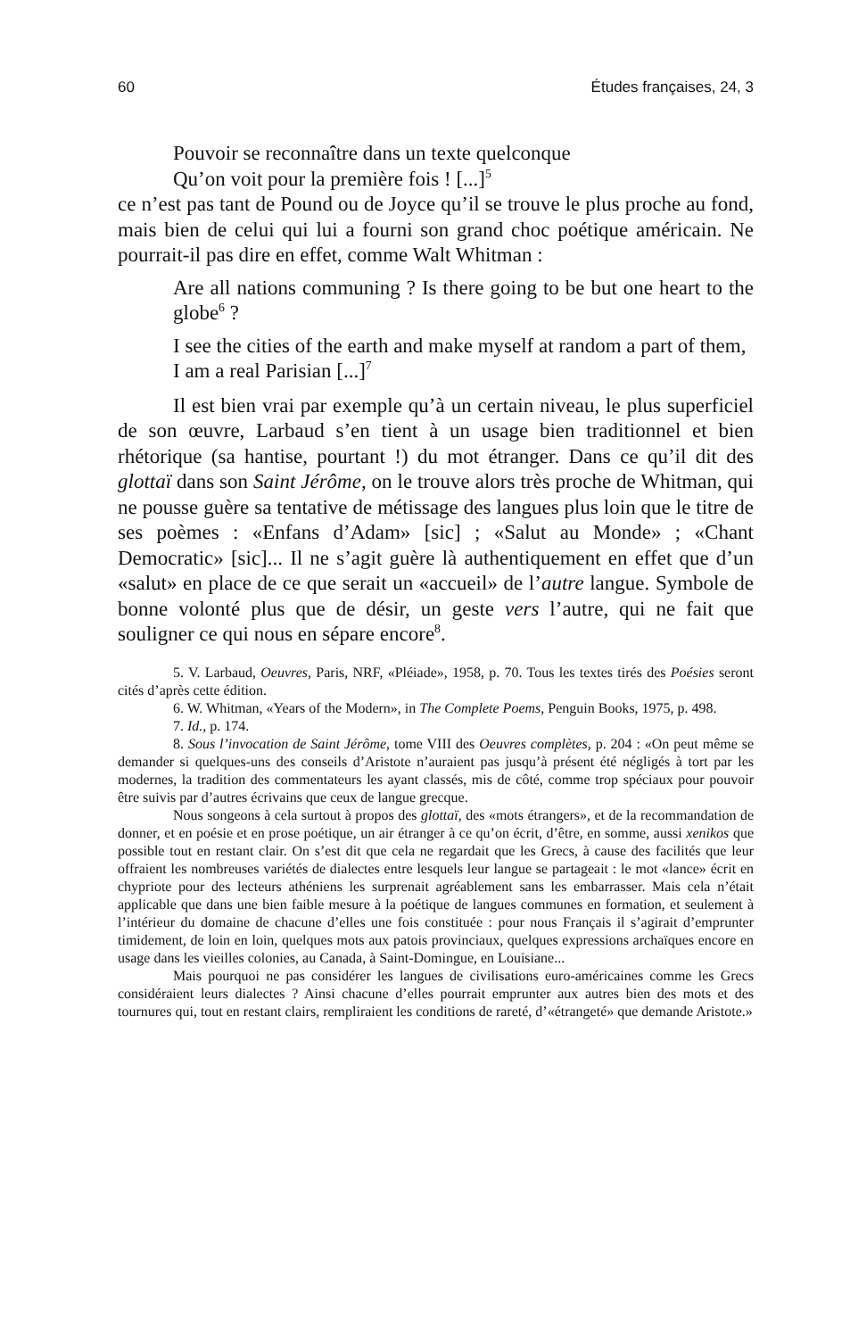60 Études françaises, 24, 3
Pouvoir se reconnaître dans un texte quelconque
Qu’on voit pour la première fois ! [...]<sup>5</sup>
ce n’est pas tant de Pound ou de Joyce qu’il se trouve le plus proche au fond, mais bien de celui qui lui a fourni son grand choc poétique américain. Ne pourrait-il pas dire en effet, comme Walt Whitman :
Are all nations communing ? Is there going to be but one heart to the globe<sup>6</sup> ?
I see the cities of the earth and make myself at random a part of them,
I am a real Parisian [...]<sup>7</sup>
Il est bien vrai par exemple qu’à un certain niveau, le plus superficiel de son œuvre, Larbaud s’en tient à un usage bien traditionnel et bien rhétorique (sa hantise, pourtant !) du mot étranger. Dans ce qu’il dit des glottaï dans son Saint Jérôme, on le trouve alors très proche de Whitman, qui ne pousse guère sa tentative de métissage des langues plus loin que le titre de ses poèmes : «Enfans d’Adam» [sic] ; «Salut au Monde» ; «Chant Democratic» [sic]... Il ne s’agit guère là authentiquement en effet que d’un «salut» en place de ce que serait un «accueil» de l’autre langue. Symbole de bonne volonté plus que de désir, un geste vers l’autre, qui ne fait que souligner ce qui nous en sépare encore<sup>8</sup>.
5. V. Larbaud, Oeuvres, Paris, NRF, «Pléiade», 1958, p. 70. Tous les textes tirés des Poésies seront cités d’après cette édition.
6. W. Whitman, «Years of the Modern», in The Complete Poems, Penguin Books, 1975, p. 498.
7. Id., p. 174.
8. Sous l’invocation de Saint Jérôme, tome VIII des Oeuvres complètes, p. 204 : «On peut même se demander si quelques-uns des conseils d’Aristote n’auraient pas jusqu’à présent été négligés à tort par les modernes, la tradition des commentateurs les ayant classés, mis de côté, comme trop spéciaux pour pouvoir être suivis par d’autres écrivains que ceux de langue grecque.
Nous songeons à cela surtout à propos des glottaï, des «mots étrangers», et de la recommandation de donner, et en poésie et en prose poétique, un air étranger à ce qu’on écrit, d’être, en somme, aussi xenikos que possible tout en restant clair. On s’est dit que cela ne regardait que les Grecs, à cause des facilités que leur offraient les nombreuses variétés de dialectes entre lesquels leur langue se partageait : le mot «lance» écrit en chypriote pour des lecteurs athéniens les surprenait agréablement sans les embarrasser. Mais cela n’était applicable que dans une bien faible mesure à la poétique de langues communes en formation, et seulement à l’intérieur du domaine de chacune d’elles une fois constituée : pour nous Français il s’agirait d’emprunter timidement, de loin en loin, quelques mots aux patois provinciaux, quelques expressions archaïques encore en usage dans les vieilles colonies, au Canada, à Saint-Domingue, en Louisiane...
Mais pourquoi ne pas considérer les langues de civilisations euro-américaines comme les Grecs considéraient leurs dialectes ? Ainsi chacune d’elles pourrait emprunter aux autres bien des mots et des tournures qui, tout en restant clairs, rempliraient les conditions de rareté, d’«étrangeté» que demande Aristote.»